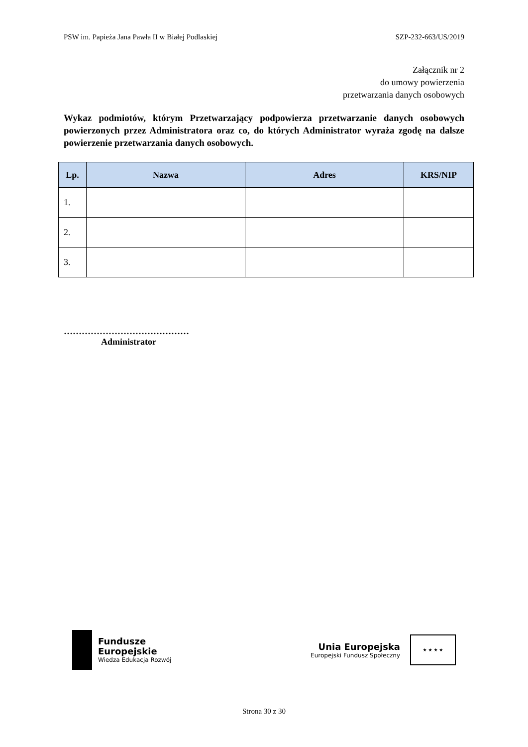PSW im. Papieża Jana Pawła II w Białej Podlaskiej SZP-232-663/US/2019
Załącznik nr 2
do umowy powierzenia
przetwarzania danych osobowych
Wykaz podmiotów, którym Przetwarzający podpowierza przetwarzanie danych osobowych powierzonych przez Administratora oraz co, do których Administrator wyraża zgodę na dalsze powierzenie przetwarzania danych osobowych.
| Lp. | Nazwa | Adres | KRS/NIP |
| --- | --- | --- | --- |
| 1. | | | |
| 2. | | | |
| 3. | | | |
……………………………………
Administrator
Fundusze
Europejskie
Wiedza Edukacja Rozwój
Unia Europejska
Europejski Fundusz Społeczny
★ ★ ★ ★
Strona 30 z 30